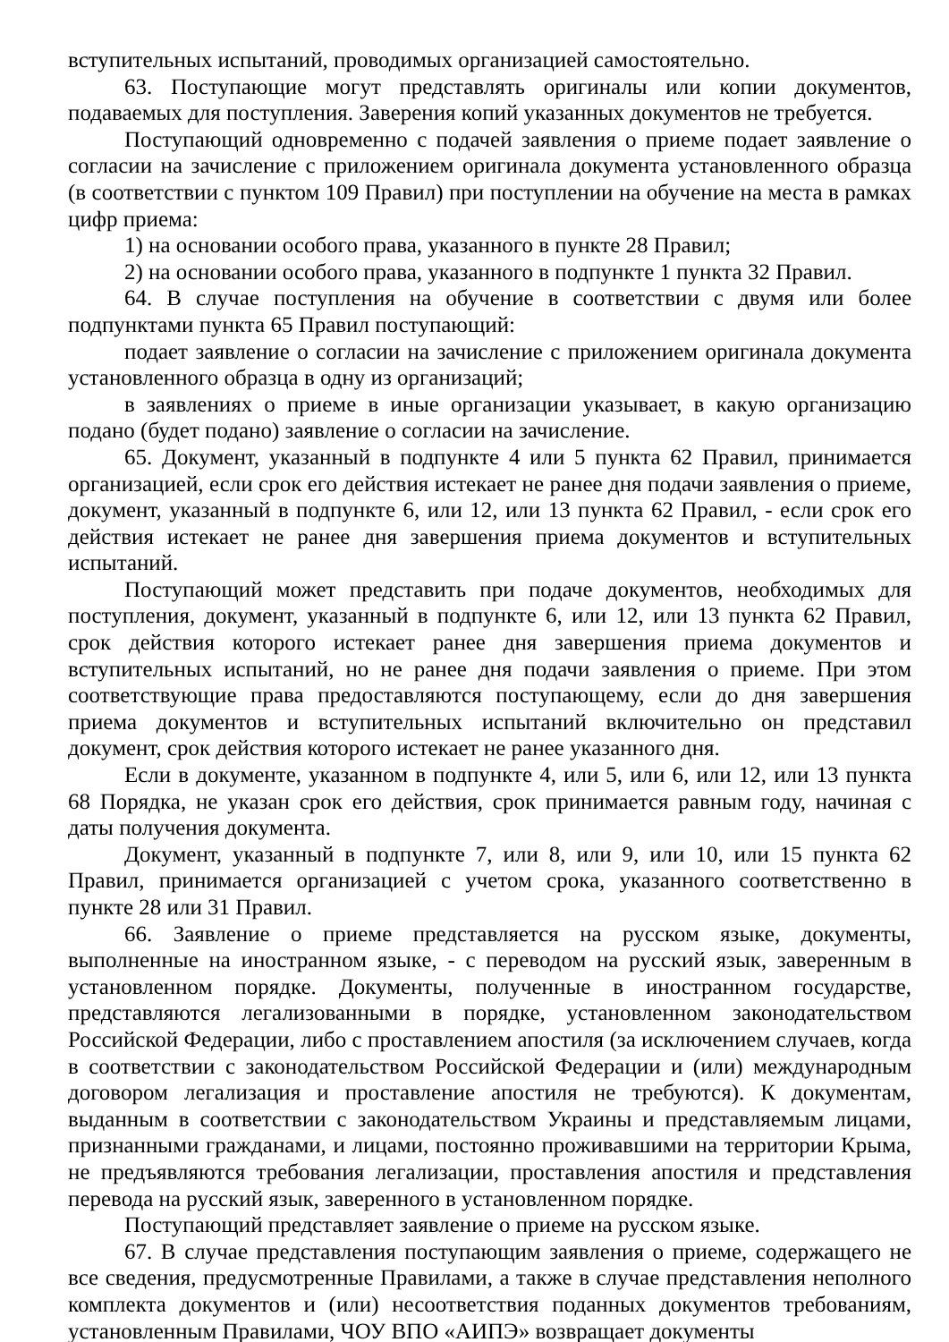вступительных испытаний, проводимых организацией самостоятельно.
63. Поступающие могут представлять оригиналы или копии документов, подаваемых для поступления. Заверения копий указанных документов не требуется.
Поступающий одновременно с подачей заявления о приеме подает заявление о согласии на зачисление с приложением оригинала документа установленного образца (в соответствии с пунктом 109 Правил) при поступлении на обучение на места в рамках цифр приема:
1) на основании особого права, указанного в пункте 28 Правил;
2) на основании особого права, указанного в подпункте 1 пункта 32 Правил.
64. В случае поступления на обучение в соответствии с двумя или более подпунктами пункта 65 Правил поступающий:
подает заявление о согласии на зачисление с приложением оригинала документа установленного образца в одну из организаций;
в заявлениях о приеме в иные организации указывает, в какую организацию подано (будет подано) заявление о согласии на зачисление.
65. Документ, указанный в подпункте 4 или 5 пункта 62 Правил, принимается организацией, если срок его действия истекает не ранее дня подачи заявления о приеме, документ, указанный в подпункте 6, или 12, или 13 пункта 62 Правил, - если срок его действия истекает не ранее дня завершения приема документов и вступительных испытаний.
Поступающий может представить при подаче документов, необходимых для поступления, документ, указанный в подпункте 6, или 12, или 13 пункта 62 Правил, срок действия которого истекает ранее дня завершения приема документов и вступительных испытаний, но не ранее дня подачи заявления о приеме. При этом соответствующие права предоставляются поступающему, если до дня завершения приема документов и вступительных испытаний включительно он представил документ, срок действия которого истекает не ранее указанного дня.
Если в документе, указанном в подпункте 4, или 5, или 6, или 12, или 13 пункта 68 Порядка, не указан срок его действия, срок принимается равным году, начиная с даты получения документа.
Документ, указанный в подпункте 7, или 8, или 9, или 10, или 15 пункта 62 Правил, принимается организацией с учетом срока, указанного соответственно в пункте 28 или 31 Правил.
66. Заявление о приеме представляется на русском языке, документы, выполненные на иностранном языке, - с переводом на русский язык, заверенным в установленном порядке. Документы, полученные в иностранном государстве, представляются легализованными в порядке, установленном законодательством Российской Федерации, либо с проставлением апостиля (за исключением случаев, когда в соответствии с законодательством Российской Федерации и (или) международным договором легализация и проставление апостиля не требуются). К документам, выданным в соответствии с законодательством Украины и представляемым лицами, признанными гражданами, и лицами, постоянно проживавшими на территории Крыма, не предъявляются требования легализации, проставления апостиля и представления перевода на русский язык, заверенного в установленном порядке.
Поступающий представляет заявление о приеме на русском языке.
67. В случае представления поступающим заявления о приеме, содержащего не все сведения, предусмотренные Правилами, а также в случае представления неполного комплекта документов и (или) несоответствия поданных документов требованиям, установленным Правилами, ЧОУ ВПО «АИПЭ» возвращает документы